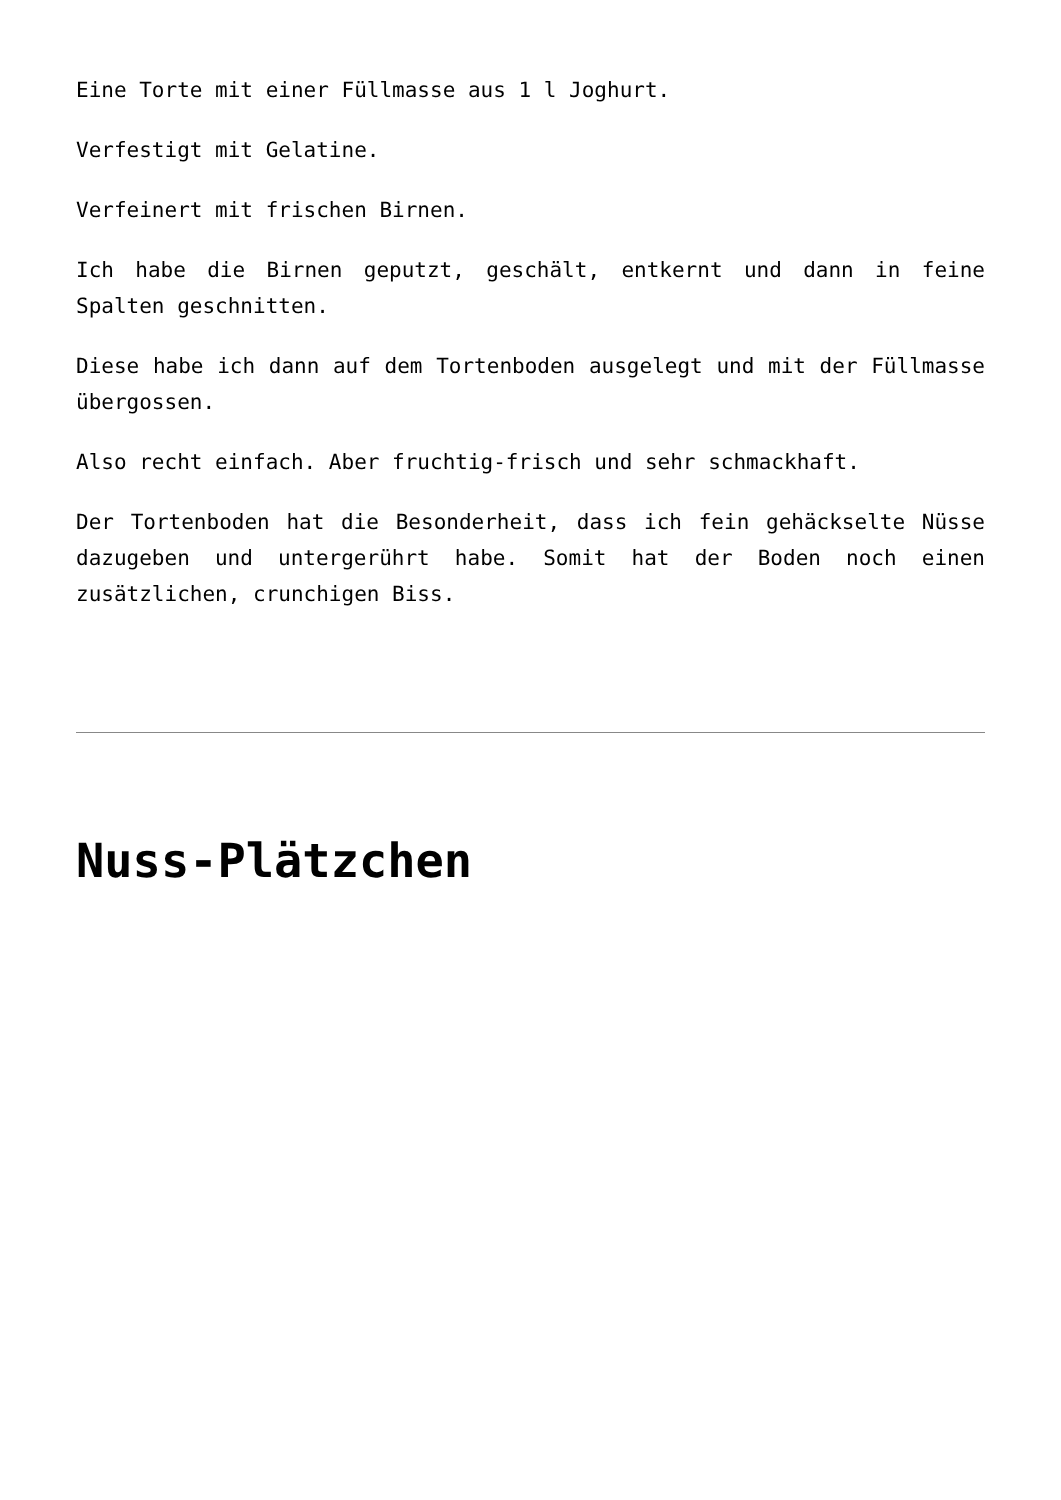Eine Torte mit einer Füllmasse aus 1 l Joghurt.
Verfestigt mit Gelatine.
Verfeinert mit frischen Birnen.
Ich habe die Birnen geputzt, geschält, entkernt und dann in feine Spalten geschnitten.
Diese habe ich dann auf dem Tortenboden ausgelegt und mit der Füllmasse übergossen.
Also recht einfach. Aber fruchtig-frisch und sehr schmackhaft.
Der Tortenboden hat die Besonderheit, dass ich fein gehäckselte Nüsse dazugeben und untergerührt habe. Somit hat der Boden noch einen zusätzlichen, crunchigen Biss.
Nuss-Plätzchen